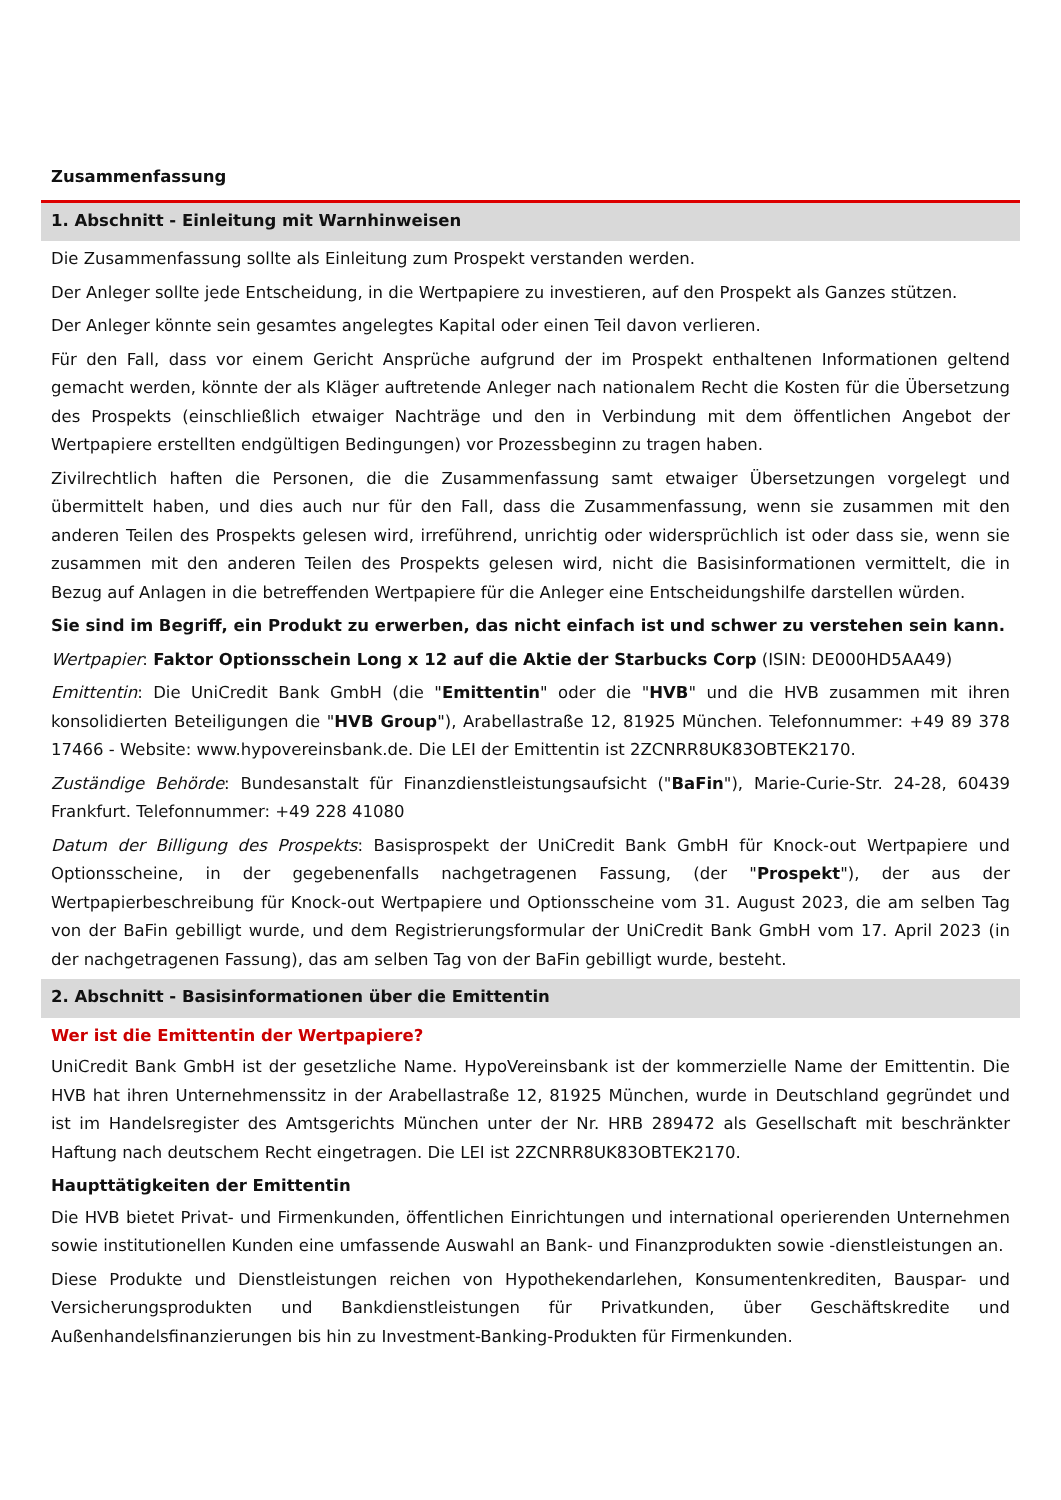Zusammenfassung
1. Abschnitt - Einleitung mit Warnhinweisen
Die Zusammenfassung sollte als Einleitung zum Prospekt verstanden werden.
Der Anleger sollte jede Entscheidung, in die Wertpapiere zu investieren, auf den Prospekt als Ganzes stützen.
Der Anleger könnte sein gesamtes angelegtes Kapital oder einen Teil davon verlieren.
Für den Fall, dass vor einem Gericht Ansprüche aufgrund der im Prospekt enthaltenen Informationen geltend gemacht werden, könnte der als Kläger auftretende Anleger nach nationalem Recht die Kosten für die Übersetzung des Prospekts (einschließlich etwaiger Nachträge und den in Verbindung mit dem öffentlichen Angebot der Wertpapiere erstellten endgültigen Bedingungen) vor Prozessbeginn zu tragen haben.
Zivilrechtlich haften die Personen, die die Zusammenfassung samt etwaiger Übersetzungen vorgelegt und übermittelt haben, und dies auch nur für den Fall, dass die Zusammenfassung, wenn sie zusammen mit den anderen Teilen des Prospekts gelesen wird, irreführend, unrichtig oder widersprüchlich ist oder dass sie, wenn sie zusammen mit den anderen Teilen des Prospekts gelesen wird, nicht die Basisinformationen vermittelt, die in Bezug auf Anlagen in die betreffenden Wertpapiere für die Anleger eine Entscheidungshilfe darstellen würden.
Sie sind im Begriff, ein Produkt zu erwerben, das nicht einfach ist und schwer zu verstehen sein kann.
Wertpapier: Faktor Optionsschein Long x 12 auf die Aktie der Starbucks Corp (ISIN: DE000HD5AA49)
Emittentin: Die UniCredit Bank GmbH (die "Emittentin" oder die "HVB" und die HVB zusammen mit ihren konsolidierten Beteiligungen die "HVB Group"), Arabellastraße 12, 81925 München. Telefonnummer: +49 89 378 17466 - Website: www.hypovereinsbank.de. Die LEI der Emittentin ist 2ZCNRR8UK83OBTEK2170.
Zuständige Behörde: Bundesanstalt für Finanzdienstleistungsaufsicht ("BaFin"), Marie-Curie-Str. 24-28, 60439 Frankfurt. Telefonnummer: +49 228 41080
Datum der Billigung des Prospekts: Basisprospekt der UniCredit Bank GmbH für Knock-out Wertpapiere und Optionsscheine, in der gegebenenfalls nachgetragenen Fassung, (der "Prospekt"), der aus der Wertpapierbeschreibung für Knock-out Wertpapiere und Optionsscheine vom 31. August 2023, die am selben Tag von der BaFin gebilligt wurde, und dem Registrierungsformular der UniCredit Bank GmbH vom 17. April 2023 (in der nachgetragenen Fassung), das am selben Tag von der BaFin gebilligt wurde, besteht.
2. Abschnitt - Basisinformationen über die Emittentin
Wer ist die Emittentin der Wertpapiere?
UniCredit Bank GmbH ist der gesetzliche Name. HypoVereinsbank ist der kommerzielle Name der Emittentin. Die HVB hat ihren Unternehmenssitz in der Arabellastraße 12, 81925 München, wurde in Deutschland gegründet und ist im Handelsregister des Amtsgerichts München unter der Nr. HRB 289472 als Gesellschaft mit beschränkter Haftung nach deutschem Recht eingetragen. Die LEI ist 2ZCNRR8UK83OBTEK2170.
Haupttätigkeiten der Emittentin
Die HVB bietet Privat- und Firmenkunden, öffentlichen Einrichtungen und international operierenden Unternehmen sowie institutionellen Kunden eine umfassende Auswahl an Bank- und Finanzprodukten sowie -dienstleistungen an.
Diese Produkte und Dienstleistungen reichen von Hypothekendarlehen, Konsumentenkrediten, Bauspar- und Versicherungsprodukten und Bankdienstleistungen für Privatkunden, über Geschäftskredite und Außenhandelsfinanzierungen bis hin zu Investment-Banking-Produkten für Firmenkunden.